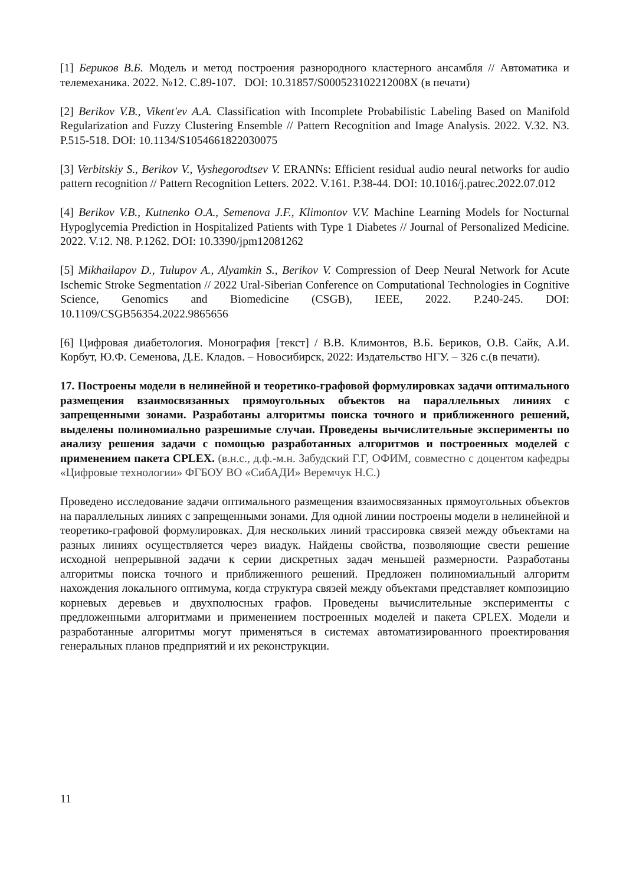[1] Бериков В.Б. Модель и метод построения разнородного кластерного ансамбля // Автоматика и телемеханика. 2022. №12. С.89-107. DOI: 10.31857/S000523102212008X (в печати)
[2] Berikov V.B., Vikent'ev A.A. Classification with Incomplete Probabilistic Labeling Based on Manifold Regularization and Fuzzy Clustering Ensemble // Pattern Recognition and Image Analysis. 2022. V.32. N3. P.515-518. DOI: 10.1134/S1054661822030075
[3] Verbitskiy S., Berikov V., Vyshegorodtsev V. ERANNs: Efficient residual audio neural networks for audio pattern recognition // Pattern Recognition Letters. 2022. V.161. P.38-44. DOI: 10.1016/j.patrec.2022.07.012
[4] Berikov V.B., Kutnenko O.A., Semenova J.F., Klimontov V.V. Machine Learning Models for Nocturnal Hypoglycemia Prediction in Hospitalized Patients with Type 1 Diabetes // Journal of Personalized Medicine. 2022. V.12. N8. P.1262. DOI: 10.3390/jpm12081262
[5] Mikhailapov D., Tulupov A., Alyamkin S., Berikov V. Compression of Deep Neural Network for Acute Ischemic Stroke Segmentation // 2022 Ural-Siberian Conference on Computational Technologies in Cognitive Science, Genomics and Biomedicine (CSGB), IEEE, 2022. P.240-245. DOI: 10.1109/CSGB56354.2022.9865656
[6] Цифровая диабетология. Монография [текст] / В.В. Климонтов, В.Б. Бериков, О.В. Сайк, А.И. Корбут, Ю.Ф. Семенова, Д.Е. Кладов. – Новосибирск, 2022: Издательство НГУ. – 326 с.(в печати).
17. Построены модели в нелинейной и теоретико-графовой формулировках задачи оптимального размещения взаимосвязанных прямоугольных объектов на параллельных линиях с запрещенными зонами. Разработаны алгоритмы поиска точного и приближенного решений, выделены полиномиально разрешимые случаи. Проведены вычислительные эксперименты по анализу решения задачи с помощью разработанных алгоритмов и построенных моделей с применением пакета CPLEX. (в.н.с., д.ф.-м.н. Забудский Г.Г, ОФИМ, совместно с доцентом кафедры «Цифровые технологии» ФГБОУ ВО «СибАДИ» Веремчук Н.С.)
Проведено исследование задачи оптимального размещения взаимосвязанных прямоугольных объектов на параллельных линиях с запрещенными зонами. Для одной линии построены модели в нелинейной и теоретико-графовой формулировках. Для нескольких линий трассировка связей между объектами на разных линиях осуществляется через виадук. Найдены свойства, позволяющие свести решение исходной непрерывной задачи к серии дискретных задач меньшей размерности. Разработаны алгоритмы поиска точного и приближенного решений. Предложен полиномиальный алгоритм нахождения локального оптимума, когда структура связей между объектами представляет композицию корневых деревьев и двухполюсных графов. Проведены вычислительные эксперименты с предложенными алгоритмами и применением построенных моделей и пакета CPLEX. Модели и разработанные алгоритмы могут применяться в системах автоматизированного проектирования генеральных планов предприятий и их реконструкции.
11